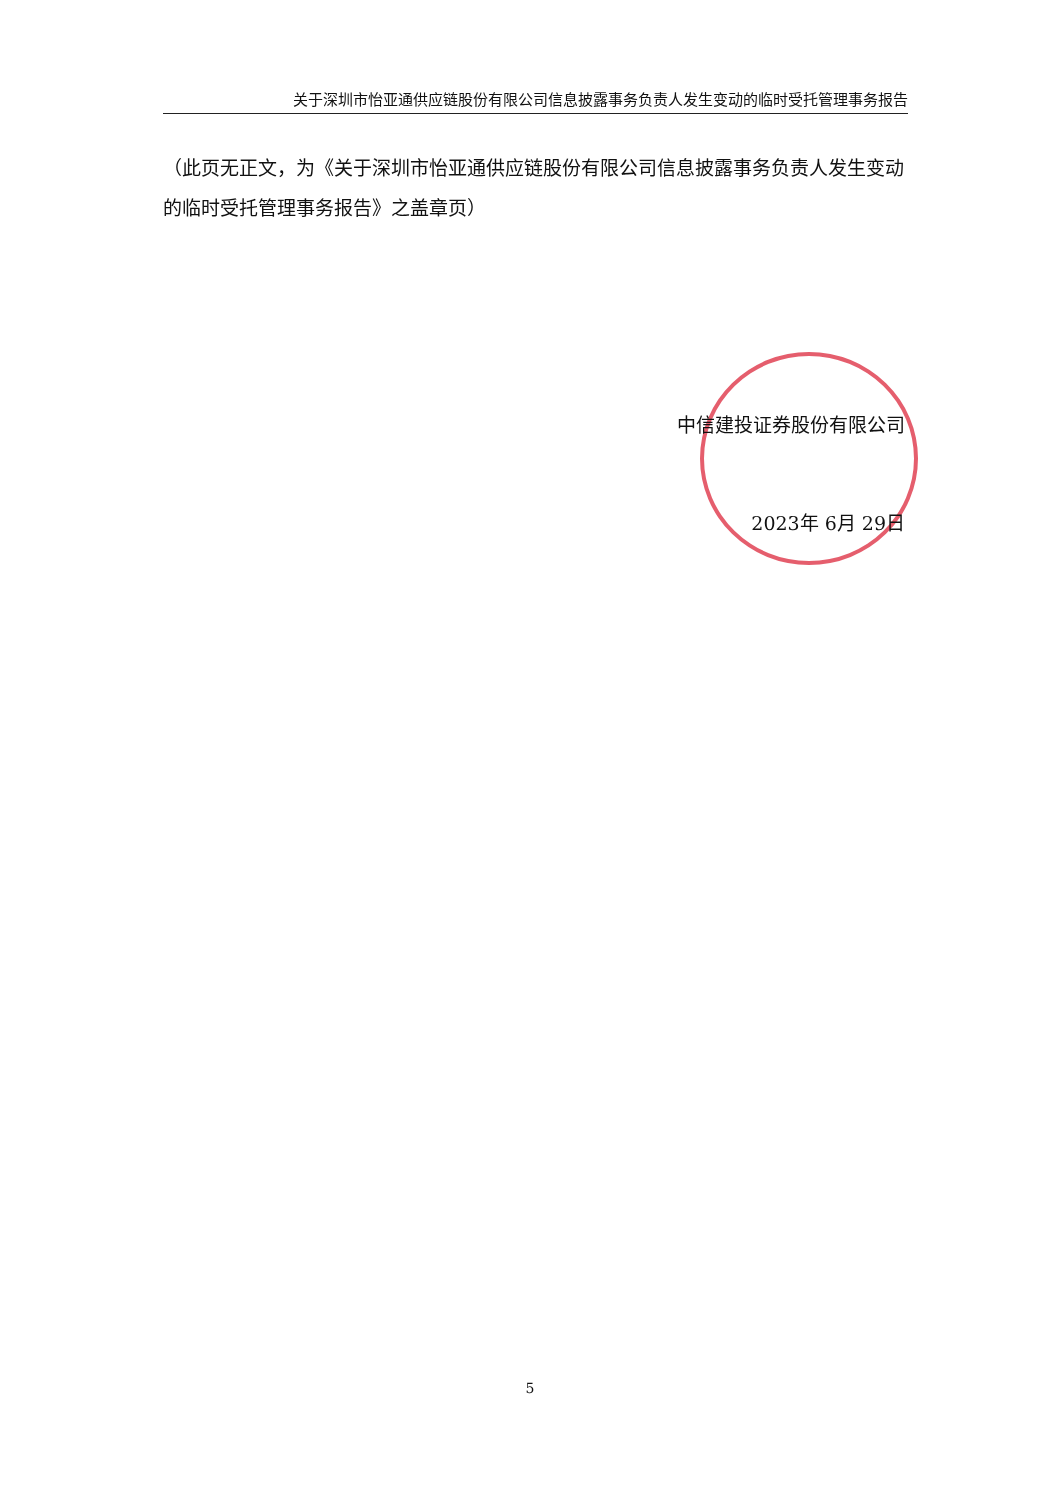关于深圳市怡亚通供应链股份有限公司信息披露事务负责人发生变动的临时受托管理事务报告
（此页无正文，为《关于深圳市怡亚通供应链股份有限公司信息披露事务负责人发生变动的临时受托管理事务报告》之盖章页）
中信建投证券股份有限公司
2023年 6月 29日
5